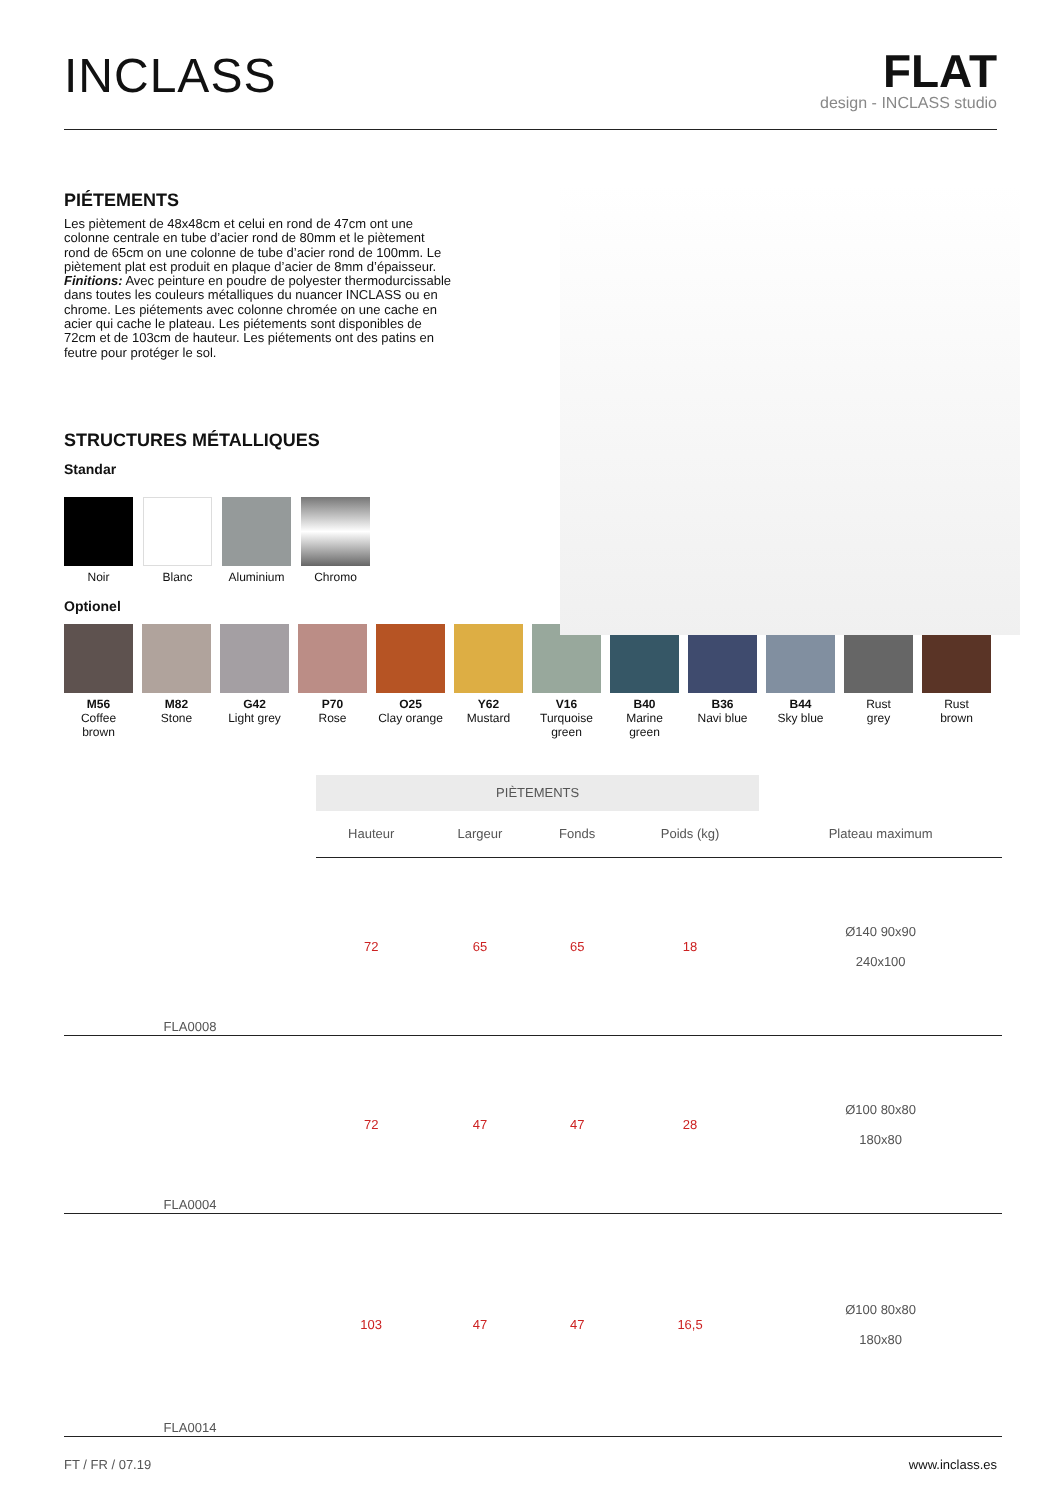INCLASS
FLAT
design - INCLASS studio
PIÉTEMENTS
Les piètement de 48x48cm et celui en rond de 47cm ont une colonne centrale en tube d’acier rond de 80mm et le piètement rond de 65cm on une colonne de tube d’acier rond de 100mm. Le piètement plat est produit en plaque d’acier de 8mm d’épaisseur. Finitions: Avec peinture en poudre de polyester thermodurcissable dans toutes les couleurs métalliques du nuancer INCLASS ou en chrome. Les piétements avec colonne chromée on une cache en acier qui cache le plateau. Les piétements sont disponibles de 72cm et de 103cm de hauteur. Les piétements ont des patins en feutre pour protéger le sol.
STRUCTURES MÉTALLIQUES
Standar
Noir Blanc Aluminium Chromo
Optionel
M56
Coffee brown
M82
Stone
G42
Light grey
P70
Rose
O25
Clay orange
Y62
Mustard
V16
Turquoise green
B40
Marine green
B36
Navi blue
B44
Sky blue
Rust
grey
Rust
brown
| | PIÈTEMENTS | | | | |
| | Hauteur | Largeur | Fonds | Poids (kg) | Plateau maximum |
| FLA0008 | 72 | 65 | 65 | 18 | Ø140 90x90 240x100 |
| FLA0004 | 72 | 47 | 47 | 28 | Ø100 80x80 180x80 |
| FLA0014 | 103 | 47 | 47 | 16,5 | Ø100 80x80 180x80 |
FT / FR / 07.19 www.inclass.es